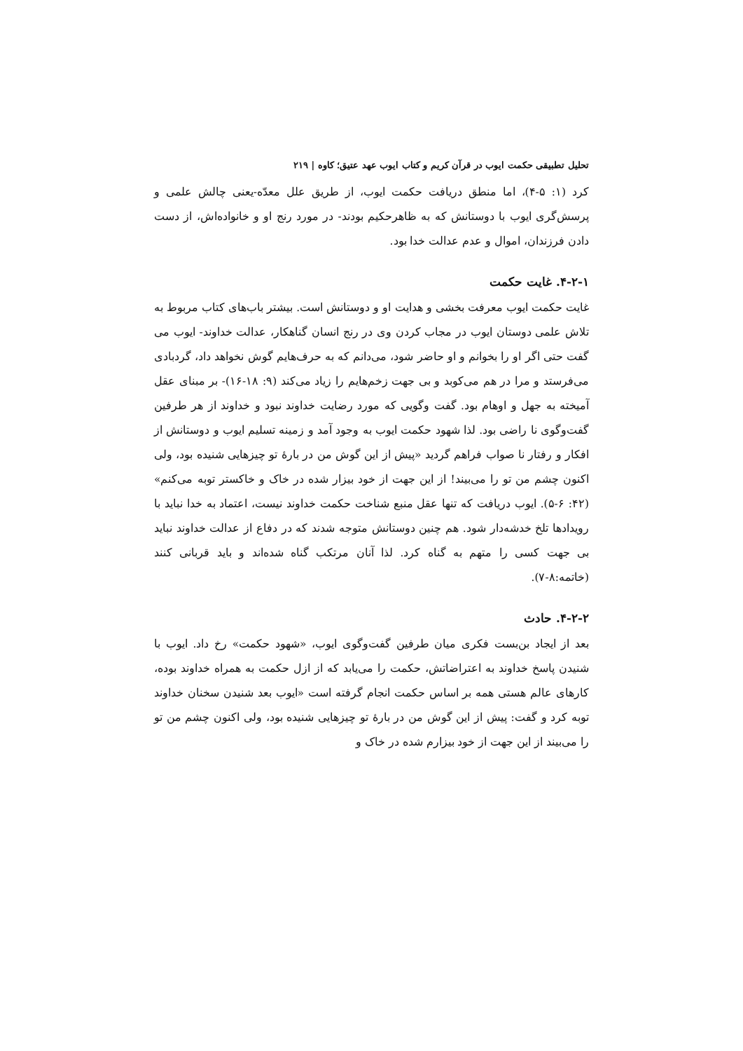تحلیل تطبیقی حکمت ایوب در قرآن کریم و کتاب ایوب عهد عتیق؛ کاوه | ۲۱۹
کرد (۱: ۵-۴)، اما منطق دریافت حکمت ایوب، از طریق علل معدّه-یعنی چالش علمی و پرسش‌گری ایوب با دوستانش که به ظاهرحکیم بودند- در مورد رنج او و خانواده‌اش، از دست دادن فرزندان، اموال و عدم عدالت خدا بود.
۴-۲-۱. غایت حکمت
غایت حکمت ایوب معرفت بخشی و هدایت او و دوستانش است. بیشتر باب‌های کتاب مربوط به تلاش علمی دوستان ایوب در مجاب کردن وی در رنج انسان گناهکار، عدالت خداوند- ایوب می گفت حتی اگر او را بخوانم و او حاضر شود، می‌دانم که به حرف‌هایم گوش نخواهد داد، گردبادی می‌فرستد و مرا در هم می‌کوبد و بی جهت زخم‌هایم را زیاد می‌کند (۹: ۱۸-۱۶)- بر مبنای عقل آمیخته به جهل و اوهام بود. گفت وگویی که مورد رضایت خداوند نبود و خداوند از هر طرفین گفت‌وگوی نا راضی بود. لذا شهود حکمت ایوب به وجود آمد و زمینه تسلیم ایوب و دوستانش از افکار و رفتار نا صواب فراهم گردید «پیش از این گوش من در بارهٔ تو چیزهایی شنیده بود، ولی اکنون چشم من تو را می‌بیند! از این جهت از خود بیزار شده در خاک و خاکستر توبه می‌کنم» (۴۲: ۶-۵). ایوب دریافت که تنها عقل منبع شناخت حکمت خداوند نیست، اعتماد به خدا نباید با رویدادها تلخ خدشه‌دار شود. هم چنین دوستانش متوجه شدند که در دفاع از عدالت خداوند نباید بی جهت کسی را متهم به گناه کرد. لذا آنان مرتکب گناه شده‌اند و باید قربانی کنند (خاتمه:۸-۷).
۴-۲-۲. حادث
بعد از ایجاد بن‌بست فکری میان طرفین گفت‌وگوی ایوب، «شهود حکمت» رخ داد. ایوب با شنیدن پاسخ خداوند به اعتراضاتش، حکمت را می‌یابد که از ازل حکمت به همراه خداوند بوده، کارهای عالم هستی همه بر اساس حکمت انجام گرفته است «ایوب بعد شنیدن سخنان خداوند توبه کرد و گفت: پیش از این گوش من در بارهٔ تو چیزهایی شنیده بود، ولی اکنون چشم من تو را می‌بیند از این جهت از خود بیزارم شده در خاک و